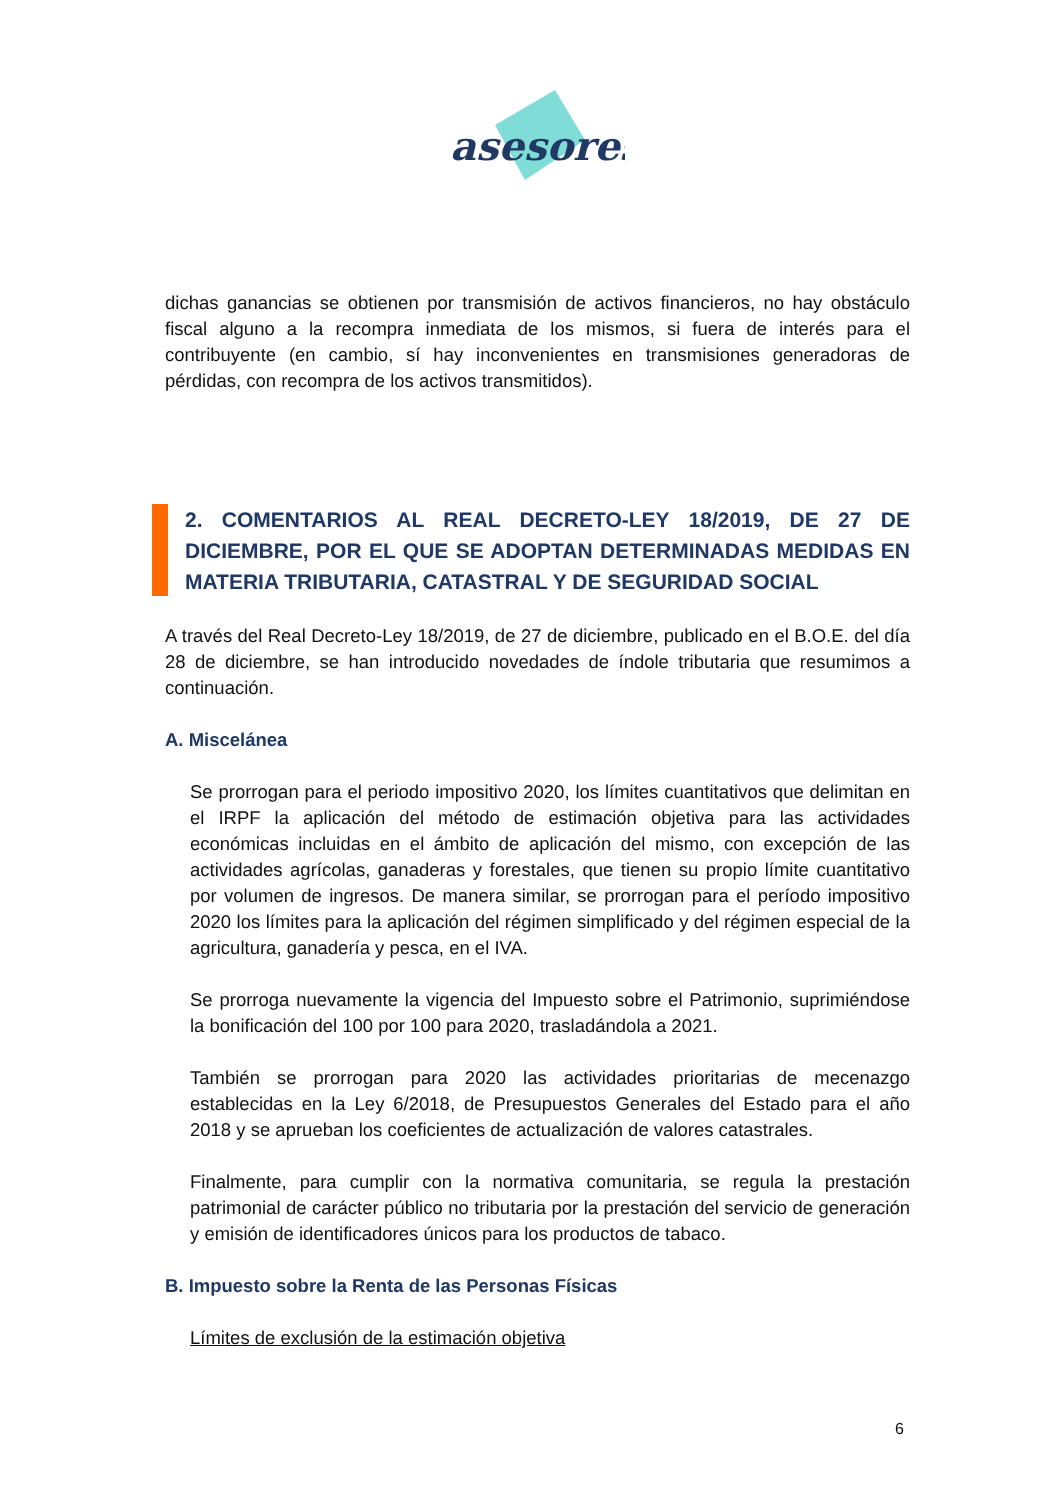asesores
dichas ganancias se obtienen por transmisión de activos financieros, no hay obstáculo fiscal alguno a la recompra inmediata de los mismos, si fuera de interés para el contribuyente (en cambio, sí hay inconvenientes en transmisiones generadoras de pérdidas, con recompra de los activos transmitidos).
2. COMENTARIOS AL REAL DECRETO-LEY 18/2019, DE 27 DE DICIEMBRE, POR EL QUE SE ADOPTAN DETERMINADAS MEDIDAS EN MATERIA TRIBUTARIA, CATASTRAL Y DE SEGURIDAD SOCIAL
A través del Real Decreto-Ley 18/2019, de 27 de diciembre, publicado en el B.O.E. del día 28 de diciembre, se han introducido novedades de índole tributaria que resumimos a continuación.
A. Miscelánea
Se prorrogan para el periodo impositivo 2020, los límites cuantitativos que delimitan en el IRPF la aplicación del método de estimación objetiva para las actividades económicas incluidas en el ámbito de aplicación del mismo, con excepción de las actividades agrícolas, ganaderas y forestales, que tienen su propio límite cuantitativo por volumen de ingresos. De manera similar, se prorrogan para el período impositivo 2020 los límites para la aplicación del régimen simplificado y del régimen especial de la agricultura, ganadería y pesca, en el IVA.
Se prorroga nuevamente la vigencia del Impuesto sobre el Patrimonio, suprimiéndose la bonificación del 100 por 100 para 2020, trasladándola a 2021.
También se prorrogan para 2020 las actividades prioritarias de mecenazgo establecidas en la Ley 6/2018, de Presupuestos Generales del Estado para el año 2018 y se aprueban los coeficientes de actualización de valores catastrales.
Finalmente, para cumplir con la normativa comunitaria, se regula la prestación patrimonial de carácter público no tributaria por la prestación del servicio de generación y emisión de identificadores únicos para los productos de tabaco.
B. Impuesto sobre la Renta de las Personas Físicas
Límites de exclusión de la estimación objetiva
6